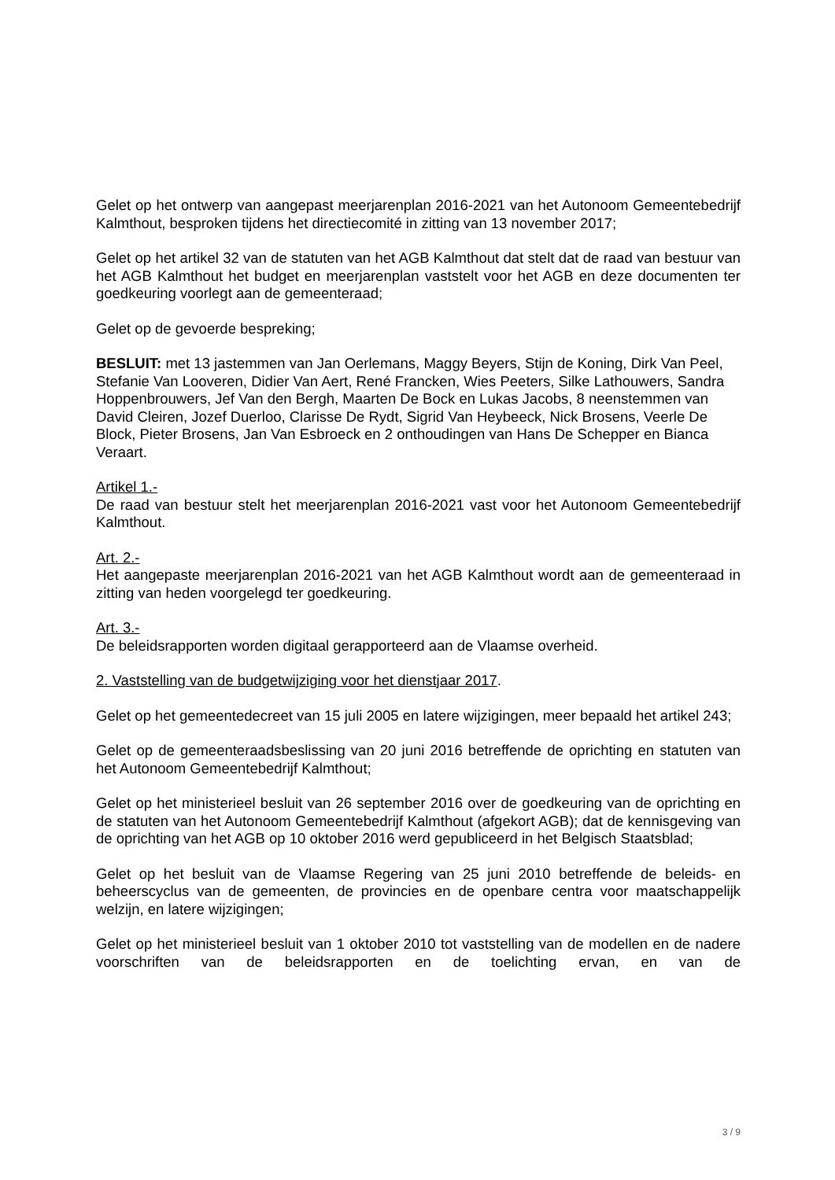Gelet op het ontwerp van aangepast meerjarenplan 2016-2021 van het Autonoom Gemeentebedrijf Kalmthout, besproken tijdens het directiecomité in zitting van 13 november 2017;
Gelet op het artikel 32 van de statuten van het AGB Kalmthout dat stelt dat de raad van bestuur van het AGB Kalmthout het budget en meerjarenplan vaststelt voor het AGB en deze documenten ter goedkeuring voorlegt aan de gemeenteraad;
Gelet op de gevoerde bespreking;
BESLUIT: met 13 jastemmen van Jan Oerlemans, Maggy Beyers, Stijn de Koning, Dirk Van Peel, Stefanie Van Looveren, Didier Van Aert, René Francken, Wies Peeters, Silke Lathouwers, Sandra Hoppenbrouwers, Jef Van den Bergh, Maarten De Bock en Lukas Jacobs, 8 neenstemmen van David Cleiren, Jozef Duerloo, Clarisse De Rydt, Sigrid Van Heybeeck, Nick Brosens, Veerle De Block, Pieter Brosens, Jan Van Esbroeck en 2 onthoudingen van Hans De Schepper en Bianca Veraart.
Artikel 1.-
De raad van bestuur stelt het meerjarenplan 2016-2021 vast voor het Autonoom Gemeentebedrijf Kalmthout.
Art. 2.-
Het aangepaste meerjarenplan 2016-2021 van het AGB Kalmthout wordt aan de gemeenteraad in zitting van heden voorgelegd ter goedkeuring.
Art. 3.-
De beleidsrapporten worden digitaal gerapporteerd aan de Vlaamse overheid.
2. Vaststelling van de budgetwijziging voor het dienstjaar 2017.
Gelet op het gemeentedecreet van 15 juli 2005 en latere wijzigingen, meer bepaald het artikel 243;
Gelet op de gemeenteraadsbeslissing van 20 juni 2016 betreffende de oprichting en statuten van het Autonoom Gemeentebedrijf Kalmthout;
Gelet op het ministerieel besluit van 26 september 2016 over de goedkeuring van de oprichting en de statuten van het Autonoom Gemeentebedrijf Kalmthout (afgekort AGB); dat de kennisgeving van de oprichting van het AGB op 10 oktober 2016 werd gepubliceerd in het Belgisch Staatsblad;
Gelet op het besluit van de Vlaamse Regering van 25 juni 2010 betreffende de beleids- en beheerscyclus van de gemeenten, de provincies en de openbare centra voor maatschappelijk welzijn, en latere wijzigingen;
Gelet op het ministerieel besluit van 1 oktober 2010 tot vaststelling van de modellen en de nadere voorschriften van de beleidsrapporten en de toelichting ervan, en van de
3 / 9